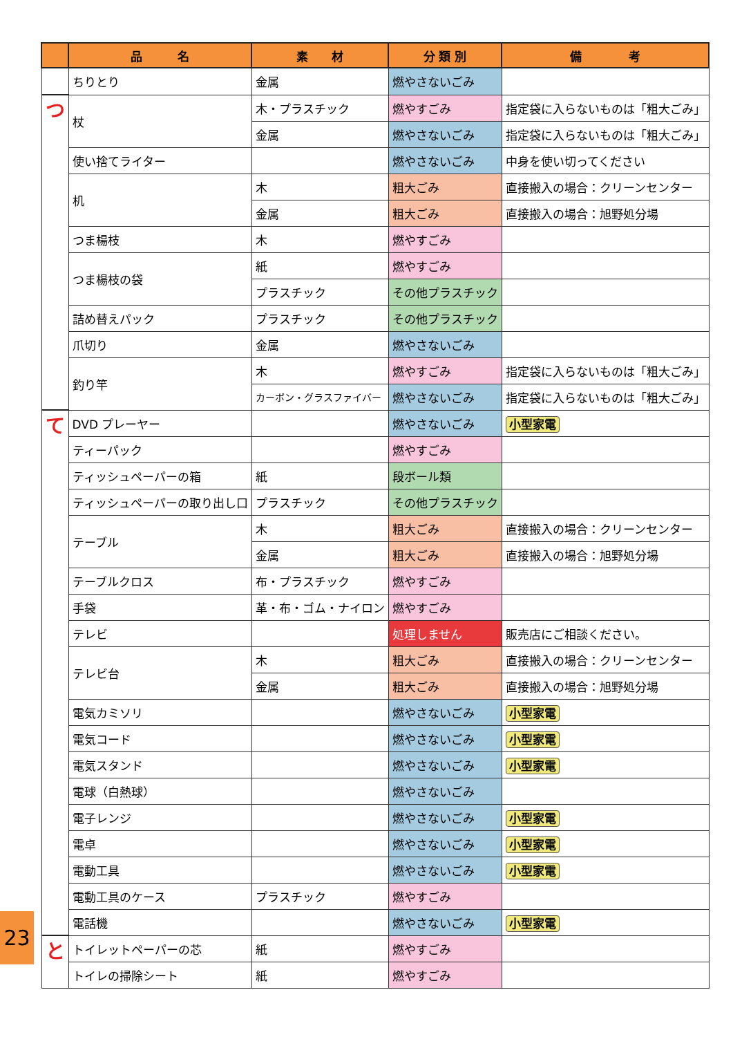| | 品 名 | 素 材 | 分 類 別 | 備 考 |
| --- | --- | --- | --- | --- |
| | ちりとり | 金属 | 燃やさないごみ | |
| つ | 杖 | 木・プラスチック | 燃やすごみ | 指定袋に入らないものは「粗大ごみ」 |
| | | 金属 | 燃やさないごみ | 指定袋に入らないものは「粗大ごみ」 |
| | 使い捨てライター | | 燃やさないごみ | 中身を使い切ってください |
| | 机 | 木 | 粗大ごみ | 直接搬入の場合：クリーンセンター |
| | | 金属 | 粗大ごみ | 直接搬入の場合：旭野処分場 |
| | つま楊枝 | 木 | 燃やすごみ | |
| | つま楊枝の袋 | 紙 | 燃やすごみ | |
| | | プラスチック | その他プラスチック | |
| | 詰め替えパック | プラスチック | その他プラスチック | |
| | 爪切り | 金属 | 燃やさないごみ | |
| | 釣り竿 | 木 | 燃やすごみ | 指定袋に入らないものは「粗大ごみ」 |
| | | カーボン・グラスファイバー | 燃やさないごみ | 指定袋に入らないものは「粗大ごみ」 |
| て | DVD プレーヤー | | 燃やさないごみ | 小型家電 |
| | ティーパック | | 燃やすごみ | |
| | ティッシュペーパーの箱 | 紙 | 段ボール類 | |
| | ティッシュペーパーの取り出し口 | プラスチック | その他プラスチック | |
| | テーブル | 木 | 粗大ごみ | 直接搬入の場合：クリーンセンター |
| | | 金属 | 粗大ごみ | 直接搬入の場合：旭野処分場 |
| | テーブルクロス | 布・プラスチック | 燃やすごみ | |
| | 手袋 | 革・布・ゴム・ナイロン | 燃やすごみ | |
| | テレビ | | 処理しません | 販売店にご相談ください。 |
| | テレビ台 | 木 | 粗大ごみ | 直接搬入の場合：クリーンセンター |
| | | 金属 | 粗大ごみ | 直接搬入の場合：旭野処分場 |
| | 電気カミソリ | | 燃やさないごみ | 小型家電 |
| | 電気コード | | 燃やさないごみ | 小型家電 |
| | 電気スタンド | | 燃やさないごみ | 小型家電 |
| | 電球（白熱球） | | 燃やさないごみ | |
| | 電子レンジ | | 燃やさないごみ | 小型家電 |
| | 電卓 | | 燃やさないごみ | 小型家電 |
| | 電動工具 | | 燃やさないごみ | 小型家電 |
| | 電動工具のケース | プラスチック | 燃やすごみ | |
| | 電話機 | | 燃やさないごみ | 小型家電 |
| と | トイレットペーパーの芯 | 紙 | 燃やすごみ | |
| | トイレの掃除シート | 紙 | 燃やすごみ | |
23